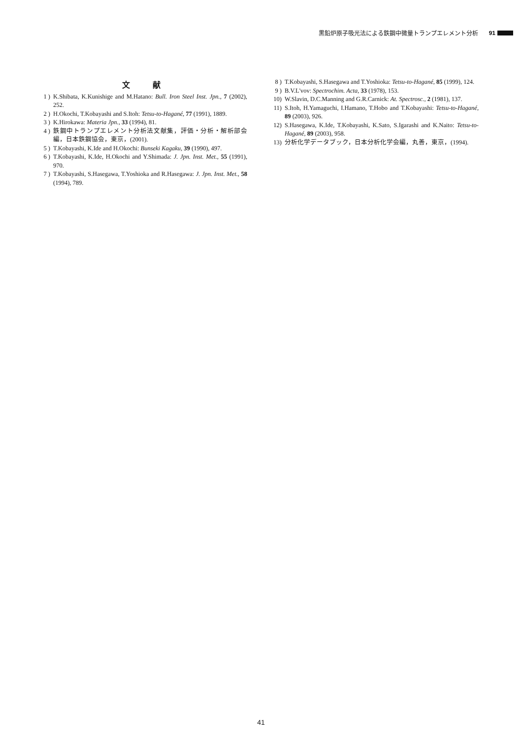黒鉛炉原子吸光法による鉄鋼中微量トランプエレメント分析 91
文 献
1 ) K.Shibata, K.Kunishige and M.Hatano: Bull. Iron Steel Inst. Jpn., 7 (2002), 252.
2 ) H.Okochi, T.Kobayashi and S.Itoh: Tetsu-to-Hagané, 77 (1991), 1889.
3 ) K.Hirokawa: Materia Jpn., 33 (1994), 81.
4 ) 鉄鋼中トランプエレメント分析法文献集，評価・分析・解析部会編，日本鉄鋼協会，東京，(2001).
5 ) T.Kobayashi, K.Ide and H.Okochi: Bunseki Kagaku, 39 (1990), 497.
6 ) T.Kobayashi, K.Ide, H.Okochi and Y.Shimada: J. Jpn. Inst. Met., 55 (1991), 970.
7 ) T.Kobayashi, S.Hasegawa, T.Yoshioka and R.Hasegawa: J. Jpn. Inst. Met., 58 (1994), 789.
8 ) T.Kobayashi, S.Hasegawa and T.Yoshioka: Tetsu-to-Hagané, 85 (1999), 124.
9 ) B.V.L'vov: Spectrochim. Acta, 33 (1978), 153.
10) W.Slavin, D.C.Manning and G.R.Carnick: At. Spectrosc., 2 (1981), 137.
11) S.Itoh, H.Yamaguchi, I.Hamano, T.Hobo and T.Kobayashi: Tetsu-to-Hagané, 89 (2003), 926.
12) S.Hasegawa, K.Ide, T.Kobayashi, K.Sato, S.Igarashi and K.Naito: Tetsu-to-Hagané, 89 (2003), 958.
13) 分析化学データブック，日本分析化学会編，丸善，東京，(1994).
41